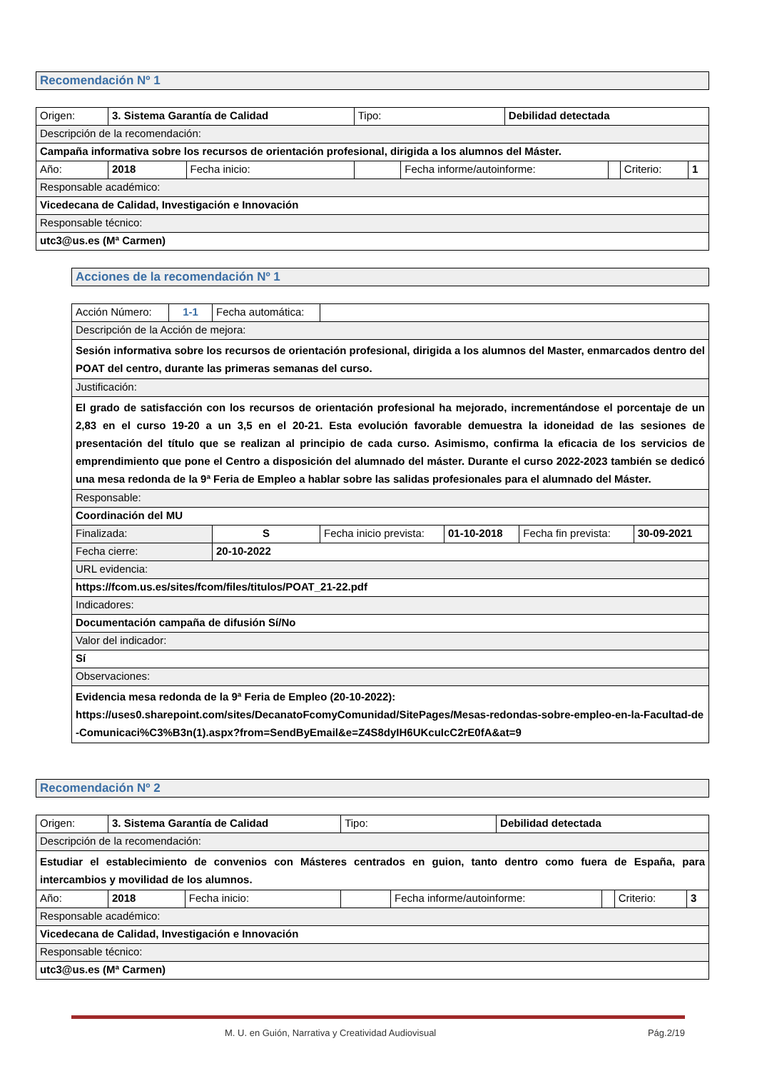Recomendación Nº 1
| Origen: | 3. Sistema Garantía de Calidad | | | Tipo: | | Debilidad detectada | | | |
| Descripción de la recomendación: | | | | | | | | | |
| Campaña informativa sobre los recursos de orientación profesional, dirigida a los alumnos del Máster. | | | | | | | | | |
| Año: | | 2018 | Fecha inicio: | | Fecha informe/autoinforme: | | | Criterio: | 1 |
| Responsable académico: | | | | | | | | | |
| Vicedecana de Calidad, Investigación e Innovación | | | | | | | | | |
| Responsable técnico: | | | | | | | | | |
| utc3@us.es (Mª Carmen) | | | | | | | | | |
Acciones de la recomendación Nº 1
| Acción Número: | 1-1 | Fecha automática: | | | | |
| Descripción de la Acción de mejora: | | | | | | |
| Sesión informativa sobre los recursos de orientación profesional, dirigida a los alumnos del Master, enmarcados dentro del POAT del centro, durante las primeras semanas del curso. | | | | | | |
| Justificación: | | | | | | |
| El grado de satisfacción con los recursos de orientación profesional ha mejorado, incrementándose el porcentaje de un 2,83 en el curso 19-20 a un 3,5 en el 20-21. Esta evolución favorable demuestra la idoneidad de las sesiones de presentación del título que se realizan al principio de cada curso. Asimismo, confirma la eficacia de los servicios de emprendimiento que pone el Centro a disposición del alumnado del máster. Durante el curso 2022-2023 también se dedicó una mesa redonda de la 9ª Feria de Empleo a hablar sobre las salidas profesionales para el alumnado del Máster. | | | | | | |
| Responsable: | | | | | | |
| Coordinación del MU | | | | | | |
| Finalizada: | | S | Fecha inicio prevista: | 01-10-2018 | Fecha fin prevista: | 30-09-2021 |
| Fecha cierre: | | 20-10-2022 | | | | |
| URL evidencia: | | | | | | |
| https://fcom.us.es/sites/fcom/files/titulos/POAT_21-22.pdf | | | | | | |
| Indicadores: | | | | | | |
| Documentación campaña de difusión Sí/No | | | | | | |
| Valor del indicador: | | | | | | |
| Sí | | | | | | |
| Observaciones: | | | | | | |
| Evidencia mesa redonda de la 9ª Feria de Empleo (20-10-2022): https://uses0.sharepoint.com/sites/DecanatoFcomyComunidad/SitePages/Mesas-redondas-sobre-empleo-en-la-Facultad-de-Comunicaci%C3%B3n(1).aspx?from=SendByEmail&e=Z4S8dyIH6UKcuIcC2rE0fA&at=9 | | | | | | |
Recomendación Nº 2
| Origen: | 3. Sistema Garantía de Calidad | | | Tipo: | | Debilidad detectada | | | |
| Descripción de la recomendación: | | | | | | | | | |
| Estudiar el establecimiento de convenios con Másteres centrados en guion, tanto dentro como fuera de España, para intercambios y movilidad de los alumnos. | | | | | | | | | |
| Año: | | 2018 | Fecha inicio: | | Fecha informe/autoinforme: | | | Criterio: | 3 |
| Responsable académico: | | | | | | | | | |
| Vicedecana de Calidad, Investigación e Innovación | | | | | | | | | |
| Responsable técnico: | | | | | | | | | |
| utc3@us.es (Mª Carmen) | | | | | | | | | |
M. U. en Guión, Narrativa y Creatividad Audiovisual Pág.2/19